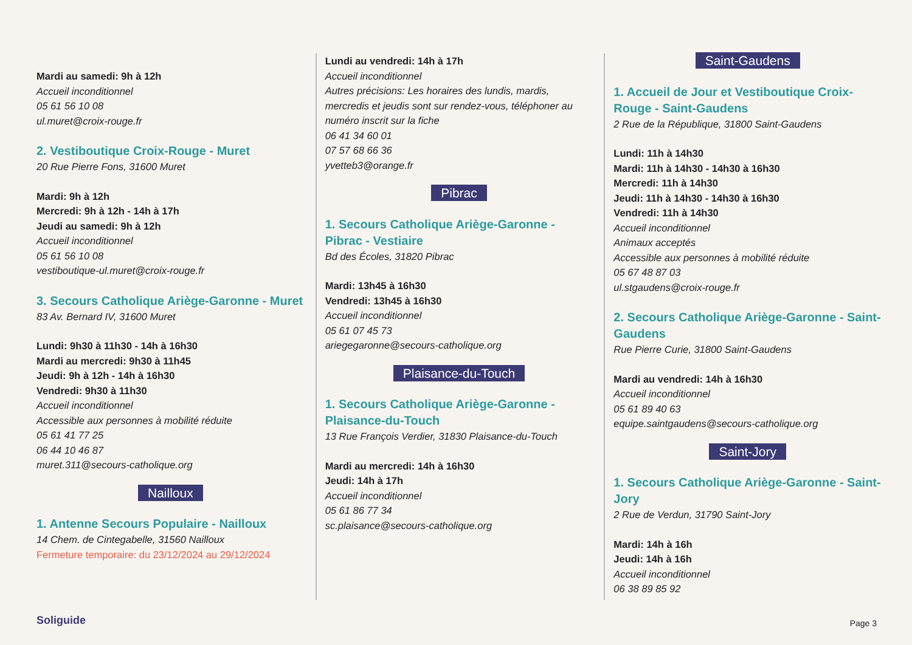Mardi au samedi: 9h à 12h
Accueil inconditionnel
05 61 56 10 08
ul.muret@croix-rouge.fr
2. Vestiboutique Croix-Rouge - Muret
20 Rue Pierre Fons, 31600 Muret
Mardi: 9h à 12h
Mercredi: 9h à 12h - 14h à 17h
Jeudi au samedi: 9h à 12h
Accueil inconditionnel
05 61 56 10 08
vestiboutique-ul.muret@croix-rouge.fr
3. Secours Catholique Ariège-Garonne - Muret
83 Av. Bernard IV, 31600 Muret
Lundi: 9h30 à 11h30 - 14h à 16h30
Mardi au mercredi: 9h30 à 11h45
Jeudi: 9h à 12h - 14h à 16h30
Vendredi: 9h30 à 11h30
Accueil inconditionnel
Accessible aux personnes à mobilité réduite
05 61 41 77 25
06 44 10 46 87
muret.311@secours-catholique.org
Nailloux
1. Antenne Secours Populaire - Nailloux
14 Chem. de Cintegabelle, 31560 Nailloux
Fermeture temporaire: du 23/12/2024 au 29/12/2024
Lundi au vendredi: 14h à 17h
Accueil inconditionnel
Autres précisions: Les horaires des lundis, mardis, mercredis et jeudis sont sur rendez-vous, téléphoner au numéro inscrit sur la fiche
06 41 34 60 01
07 57 68 66 36
yvetteb3@orange.fr
Pibrac
1. Secours Catholique Ariège-Garonne - Pibrac - Vestiaire
Bd des Écoles, 31820 Pibrac
Mardi: 13h45 à 16h30
Vendredi: 13h45 à 16h30
Accueil inconditionnel
05 61 07 45 73
ariegegaronne@secours-catholique.org
Plaisance-du-Touch
1. Secours Catholique Ariège-Garonne - Plaisance-du-Touch
13 Rue François Verdier, 31830 Plaisance-du-Touch
Mardi au mercredi: 14h à 16h30
Jeudi: 14h à 17h
Accueil inconditionnel
05 61 86 77 34
sc.plaisance@secours-catholique.org
Saint-Gaudens
1. Accueil de Jour et Vestiboutique Croix-Rouge - Saint-Gaudens
2 Rue de la République, 31800 Saint-Gaudens
Lundi: 11h à 14h30
Mardi: 11h à 14h30 - 14h30 à 16h30
Mercredi: 11h à 14h30
Jeudi: 11h à 14h30 - 14h30 à 16h30
Vendredi: 11h à 14h30
Accueil inconditionnel
Animaux acceptés
Accessible aux personnes à mobilité réduite
05 67 48 87 03
ul.stgaudens@croix-rouge.fr
2. Secours Catholique Ariège-Garonne - Saint-Gaudens
Rue Pierre Curie, 31800 Saint-Gaudens
Mardi au vendredi: 14h à 16h30
Accueil inconditionnel
05 61 89 40 63
equipe.saintgaudens@secours-catholique.org
Saint-Jory
1. Secours Catholique Ariège-Garonne - Saint-Jory
2 Rue de Verdun, 31790 Saint-Jory
Mardi: 14h à 16h
Jeudi: 14h à 16h
Accueil inconditionnel
06 38 89 85 92
Soliguide Page 3